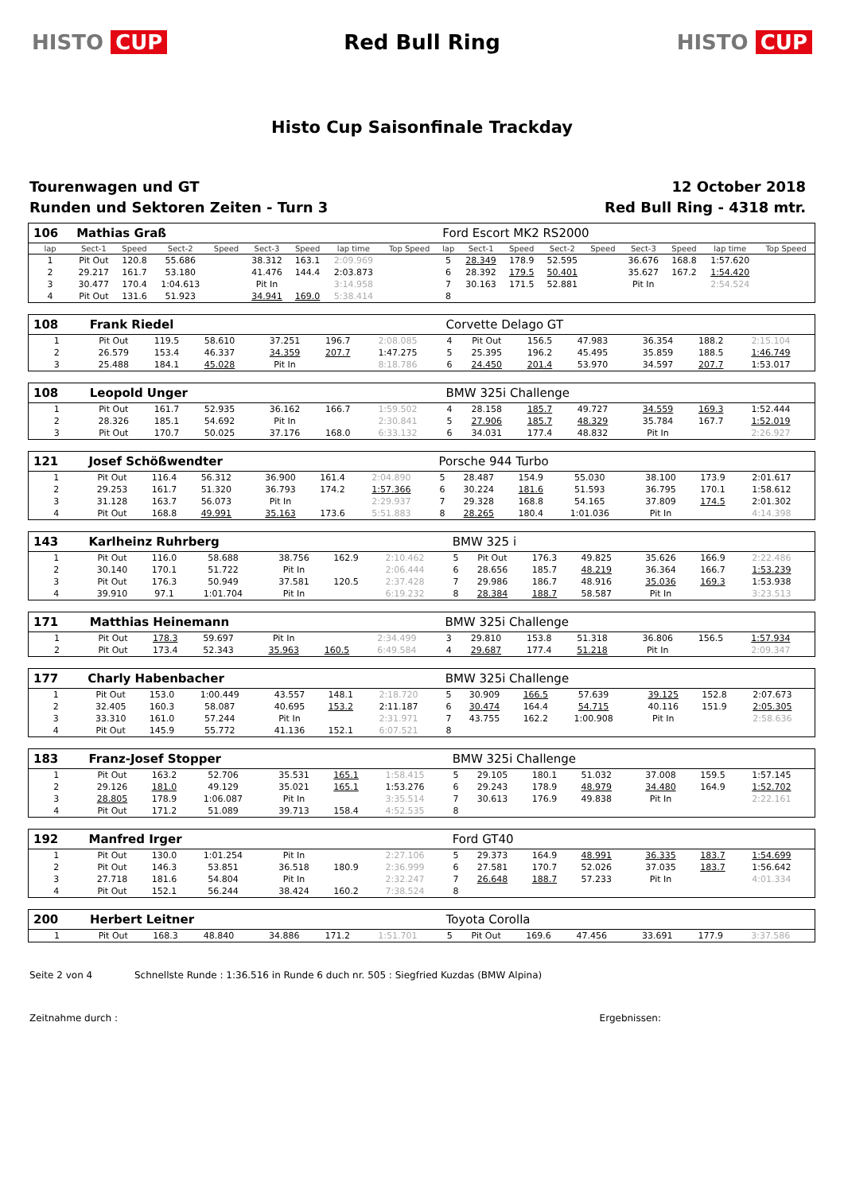HISTO CUP Red Bull Ring HISTO CUP
Histo Cup Saisonfinale Trackday
Tourenwagen und GT
Runden und Sektoren Zeiten - Turn 3
12 October 2018
Red Bull Ring - 4318 mtr.
| 106 | Mathias Graß | | | | | | | | Ford Escort MK2 RS2000 | | | | | | | | |
| lap | Sect-1 | Speed | Sect-2 | Speed | Sect-3 | Speed | lap time | Top Speed | lap | Sect-1 | Speed | Sect-2 | Speed | Sect-3 | Speed | lap time | Top Speed |
| 1 | Pit Out | 120.8 | 55.686 | | 38.312 | 163.1 | 2:09.969 | | 5 | 28.349 | 178.9 | 52.595 | | 36.676 | 168.8 | 1:57.620 | |
| 2 | 29.217 | 161.7 | 53.180 | | 41.476 | 144.4 | 2:03.873 | | 6 | 28.392 | 179.5 | 50.401 | | 35.627 | 167.2 | 1:54.420 | |
| 3 | 30.477 | 170.4 | 1:04.613 | | Pit In | | 3:14.958 | | 7 | 30.163 | 171.5 | 52.881 | | Pit In | | 2:54.524 | |
| 4 | Pit Out | 131.6 | 51.923 | | 34.941 | 169.0 | 5:38.414 | | 8 | | | | | | | | |
| 108 | Frank Riedel | | | | | | | | Corvette Delago GT | | | | | | | | |
| 1 | Pit Out | 119.5 | 58.610 | | 37.251 | 196.7 | 2:08.085 | | 4 | Pit Out | 156.5 | 47.983 | | 36.354 | 188.2 | 2:15.104 | |
| 2 | 26.579 | 153.4 | 46.337 | | 34.359 | 207.7 | 1:47.275 | | 5 | 25.395 | 196.2 | 45.495 | | 35.859 | 188.5 | 1:46.749 | |
| 3 | 25.488 | 184.1 | 45.028 | | Pit In | | 8:18.786 | | 6 | 24.450 | 201.4 | 53.970 | | 34.597 | 207.7 | 1:53.017 | |
| 108 | Leopold Unger | | | | | | | | BMW 325i Challenge | | | | | | | | |
| 1 | Pit Out | 161.7 | 52.935 | | 36.162 | 166.7 | 1:59.502 | | 4 | 28.158 | 185.7 | 49.727 | | 34.559 | 169.3 | 1:52.444 | |
| 2 | 28.326 | 185.1 | 54.692 | | Pit In | | 2:30.841 | | 5 | 27.906 | 185.7 | 48.329 | | 35.784 | 167.7 | 1:52.019 | |
| 3 | Pit Out | 170.7 | 50.025 | | 37.176 | 168.0 | 6:33.132 | | 6 | 34.031 | 177.4 | 48.832 | | Pit In | | 2:26.927 | |
| 121 | Josef Schößwendter | | | | | | | | Porsche 944 Turbo | | | | | | | | |
| 1 | Pit Out | 116.4 | 56.312 | | 36.900 | 161.4 | 2:04.890 | | 5 | 28.487 | 154.9 | 55.030 | | 38.100 | 173.9 | 2:01.617 | |
| 2 | 29.253 | 161.7 | 51.320 | | 36.793 | 174.2 | 1:57.366 | | 6 | 30.224 | 181.6 | 51.593 | | 36.795 | 170.1 | 1:58.612 | |
| 3 | 31.128 | 163.7 | 56.073 | | Pit In | | 2:29.937 | | 7 | 29.328 | 168.8 | 54.165 | | 37.809 | 174.5 | 2:01.302 | |
| 4 | Pit Out | 168.8 | 49.991 | | 35.163 | 173.6 | 5:51.883 | | 8 | 28.265 | 180.4 | 1:01.036 | | Pit In | | 4:14.398 | |
| 143 | Karlheinz Ruhrberg | | | | | | | | BMW 325 i | | | | | | | | |
| 1 | Pit Out | 116.0 | 58.688 | | 38.756 | 162.9 | 2:10.462 | | 5 | Pit Out | 176.3 | 49.825 | | 35.626 | 166.9 | 2:22.486 | |
| 2 | 30.140 | 170.1 | 51.722 | | Pit In | | 2:06.444 | | 6 | 28.656 | 185.7 | 48.219 | | 36.364 | 166.7 | 1:53.239 | |
| 3 | Pit Out | 176.3 | 50.949 | | 37.581 | 120.5 | 2:37.428 | | 7 | 29.986 | 186.7 | 48.916 | | 35.036 | 169.3 | 1:53.938 | |
| 4 | 39.910 | 97.1 | 1:01.704 | | Pit In | | 6:19.232 | | 8 | 28.384 | 188.7 | 58.587 | | Pit In | | 3:23.513 | |
| 171 | Matthias Heinemann | | | | | | | | BMW 325i Challenge | | | | | | | | |
| 1 | Pit Out | 178.3 | 59.697 | | Pit In | | 2:34.499 | | 3 | 29.810 | 153.8 | 51.318 | | 36.806 | 156.5 | 1:57.934 | |
| 2 | Pit Out | 173.4 | 52.343 | | 35.963 | 160.5 | 6:49.584 | | 4 | 29.687 | 177.4 | 51.218 | | Pit In | | 2:09.347 | |
| 177 | Charly Habenbacher | | | | | | | | BMW 325i Challenge | | | | | | | | |
| 1 | Pit Out | 153.0 | 1:00.449 | | 43.557 | 148.1 | 2:18.720 | | 5 | 30.909 | 166.5 | 57.639 | | 39.125 | 152.8 | 2:07.673 | |
| 2 | 32.405 | 160.3 | 58.087 | | 40.695 | 153.2 | 2:11.187 | | 6 | 30.474 | 164.4 | 54.715 | | 40.116 | 151.9 | 2:05.305 | |
| 3 | 33.310 | 161.0 | 57.244 | | Pit In | | 2:31.971 | | 7 | 43.755 | 162.2 | 1:00.908 | | Pit In | | 2:58.636 | |
| 4 | Pit Out | 145.9 | 55.772 | | 41.136 | 152.1 | 6:07.521 | | 8 | | | | | | | | |
| 183 | Franz-Josef Stopper | | | | | | | | BMW 325i Challenge | | | | | | | | |
| 1 | Pit Out | 163.2 | 52.706 | | 35.531 | 165.1 | 1:58.415 | | 5 | 29.105 | 180.1 | 51.032 | | 37.008 | 159.5 | 1:57.145 | |
| 2 | 29.126 | 181.0 | 49.129 | | 35.021 | 165.1 | 1:53.276 | | 6 | 29.243 | 178.9 | 48.979 | | 34.480 | 164.9 | 1:52.702 | |
| 3 | 28.805 | 178.9 | 1:06.087 | | Pit In | | 3:35.514 | | 7 | 30.613 | 176.9 | 49.838 | | Pit In | | 2:22.161 | |
| 4 | Pit Out | 171.2 | 51.089 | | 39.713 | 158.4 | 4:52.535 | | 8 | | | | | | | | |
| 192 | Manfred Irger | | | | | | | | Ford GT40 | | | | | | | | |
| 1 | Pit Out | 130.0 | 1:01.254 | | Pit In | | 2:27.106 | | 5 | 29.373 | 164.9 | 48.991 | | 36.335 | 183.7 | 1:54.699 | |
| 2 | Pit Out | 146.3 | 53.851 | | 36.518 | 180.9 | 2:36.999 | | 6 | 27.581 | 170.7 | 52.026 | | 37.035 | 183.7 | 1:56.642 | |
| 3 | 27.718 | 181.6 | 54.804 | | Pit In | | 2:32.247 | | 7 | 26.648 | 188.7 | 57.233 | | Pit In | | 4:01.334 | |
| 4 | Pit Out | 152.1 | 56.244 | | 38.424 | 160.2 | 7:38.524 | | 8 | | | | | | | | |
| 200 | Herbert Leitner | | | | | | | | Toyota Corolla | | | | | | | | |
| 1 | Pit Out | 168.3 | 48.840 | | 34.886 | 171.2 | 1:51.701 | | 5 | Pit Out | 169.6 | 47.456 | | 33.691 | 177.9 | 3:37.586 | |
Seite 2 von 4 Schnellste Runde : 1:36.516 in Runde 6 duch nr. 505 : Siegfried Kuzdas (BMW Alpina)
Zeitnahme durch : Ergebnissen: